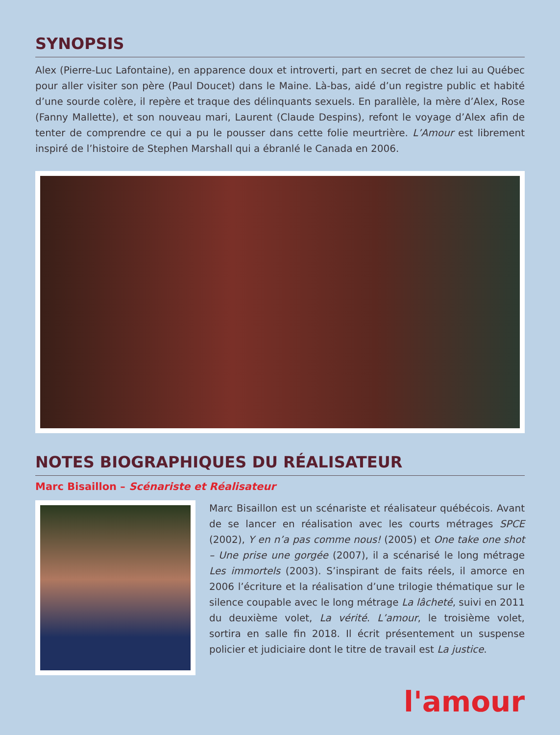SYNOPSIS
Alex (Pierre-Luc Lafontaine), en apparence doux et introverti, part en secret de chez lui au Québec pour aller visiter son père (Paul Doucet) dans le Maine. Là-bas, aidé d’un registre public et habité d’une sourde colère, il repère et traque des délinquants sexuels. En parallèle, la mère d’Alex, Rose (Fanny Mallette), et son nouveau mari, Laurent (Claude Despins), refont le voyage d’Alex afin de tenter de comprendre ce qui a pu le pousser dans cette folie meurtrière. L’Amour est librement inspiré de l’histoire de Stephen Marshall qui a ébranlé le Canada en 2006.
NOTES BIOGRAPHIQUES DU RÉALISATEUR
Marc Bisaillon – Scénariste et Réalisateur
Marc Bisaillon est un scénariste et réalisateur québécois. Avant de se lancer en réalisation avec les courts métrages SPCE (2002), Y en n’a pas comme nous! (2005) et One take one shot – Une prise une gorgée (2007), il a scénarisé le long métrage Les immortels (2003). S’inspirant de faits réels, il amorce en 2006 l’écriture et la réalisation d’une trilogie thématique sur le silence coupable avec le long métrage La lâcheté, suivi en 2011 du deuxième volet, La vérité. L’amour, le troisième volet, sortira en salle fin 2018. Il écrit présentement un suspense policier et judiciaire dont le titre de travail est La justice.
l'amour